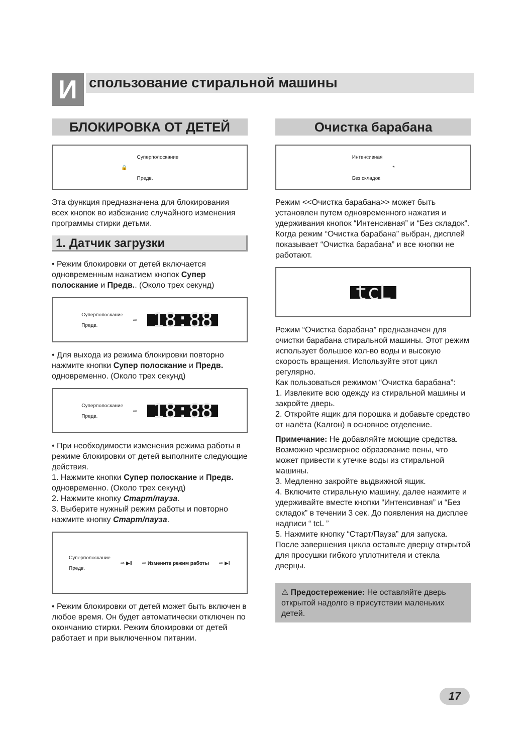И спользование стиральной машины
БЛОКИРОВКА ОТ ДЕТЕЙ
🔒 Суперполоскание
Предв.
Эта функция предназначена для блокирования всех кнопок во избежание случайного изменения программы стирки детьми.
1. Датчик загрузки
• Режим блокировки от детей включается одновременным нажатием кнопок Супер полоскание и Предв.. (Около трех секунд)
Суперполоскание
Предв. ⇨ 18:88
• Для выхода из режима блокировки повторно нажмите кнопки Супер полоскание и Предв. одновременно. (Около трех секунд)
Суперполоскание
Предв. ⇨ 18:88
• При необходимости изменения режима работы в режиме блокировки от детей выполните следующие действия.
1. Нажмите кнопки Супер полоскание и Предв. одновременно. (Около трех секунд)
2. Нажмите кнопку Старт/пауза.
3. Выберите нужный режим работы и повторно нажмите кнопку Старт/пауза.
Суперполоскание
Предв. ⇨ ▶‖ ⇨ Измените режим работы ⇨ ▶‖
• Режим блокировки от детей может быть включен в любое время. Он будет автоматически отключен по окончанию стирки. Режим блокировки от детей работает и при выключенном питании.
Очистка барабана
Интенсивная
Без складок *
Режим <<Очистка барабана>> может быть установлен путем одновременного нажатия и удерживания кнопок “Интенсивная” и “Без складок”. Когда режим “Очистка барабана” выбран, дисплей показывает “Очистка барабана” и все кнопки не работают.
tcL
Режим “Очистка барабана” предназначен для очистки барабана стиральной машины. Этот режим использует большое кол-во воды и высокую скорость вращения. Используйте этот цикл регулярно.
Как пользоваться режимом “Очистка барабана”:
1. Извлеките всю одежду из стиральной машины и закройте дверь.
2. Откройте ящик для порошка и добавьте средство от налёта (Калгон) в основное отделение.
Примечание: Не добавляйте моющие средства. Возможно чрезмерное образование пены, что может привести к утечке воды из стиральной машины.
3. Медленно закройте выдвижной ящик.
4. Включите стиральную машину, далее нажмите и удерживайте вместе кнопки “Интенсивная” и “Без складок” в течении 3 сек. До появления на дисплее надписи “ tcL ”
5. Нажмите кнопку “Старт/Пауза” для запуска. После завершения цикла оставьте дверцу открытой для просушки гибкого уплотнителя и стекла дверцы.
⚠ Предостережение: Не оставляйте дверь открытой надолго в присутствии маленьких детей.
17